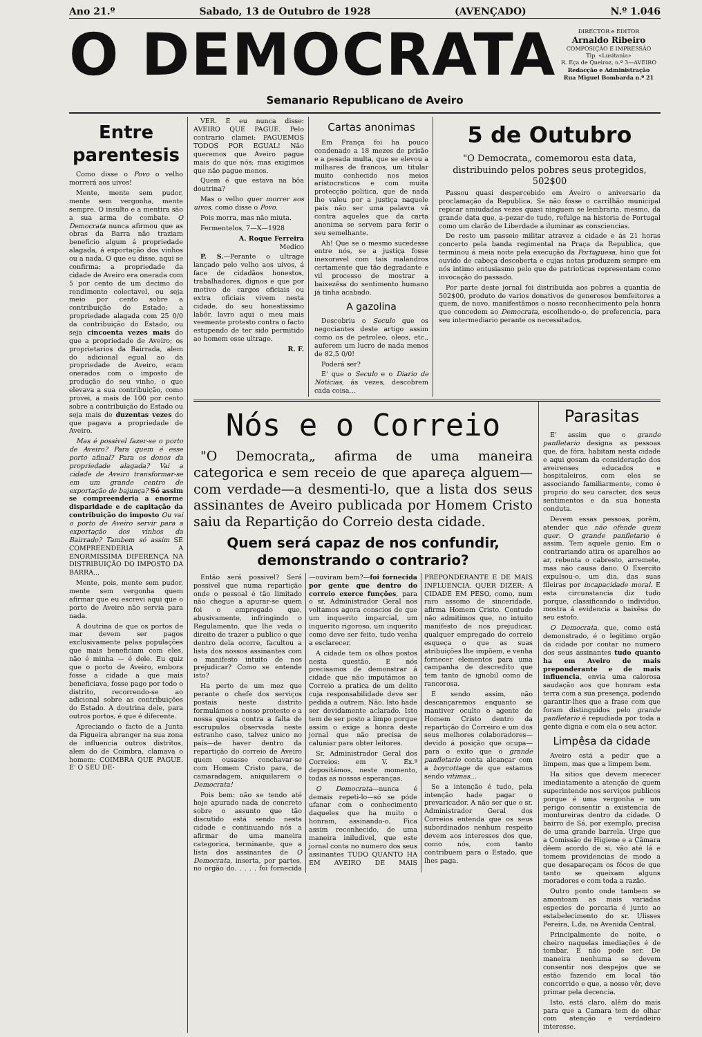Ano 21.º Sabado, 13 de Outubro de 1928 (AVENÇADO) N.º 1.046
O DEMOCRATA
DIRECTOR e EDITOR
Arnaldo Ribeiro
COMPOSIÇÃO E IMPRESSÃO
Tip. «Lusitania»
R. Eça de Queiroz, n.º 3—AVEIRO
Redacção e Administração
Rua Miguel Bombarda n.º 21
Semanario Republicano de Aveiro
Entre parentesis
Como disse o Povo o velho morrerá aos uivos!
Mente, mente sem pudor, mente sem vergonha, mente sempre. O insulto e a mentira são a sua arma de combate. O Democrata nunca afirmou que as obras da Barra não traziam beneficio algum á propriedade alagada, á exportação dos vinhos ou a nada. O que eu disse, aqui se confirma: a propriedade da cidade de Aveiro era onerada com 5 por cento de um decimo do rendimento colectavel, ou seja meio por cento sobre a contribuição do Estado; a propriedade alagada com 25 0/0 da contribuição do Estado, ou seja cincoenta vezes mais do que a propriedade de Aveiro; os proprietarios da Bairrada, alem do adicional egual ao da propriedade de Aveiro, eram onerados com o imposto de produção do seu vinho, o que elevava a sua contribuição, como provei, a mais de 100 por cento sobre a contribuição do Estado ou seja mais de duzentas vezes do que pagava a propriedade de Aveiro.
Mas é possivel fazer-se o porto de Aveiro? Para quem é esse porto afinal? Para os donos da propriedade alagada? Vai a cidade de Aveiro transformar-se em um grande centro de exportação de bajunça? Só assim se compreenderia a enorme disparidade e de capitação da contribuição do imposto Ou vai o porto de Aveiro servir para a exportação dos vinhos da Bairrado? Tambem só assim SE COMPREENDERIA A ENORMISSIMA DIFERENÇA NA DISTRIBUIÇÃO DO IMPOSTO DA BARRA...
Mente, pois, mente sem pudor, mente sem vergonha quem afirmar que eu escrevi aqui que o porto de Aveiro não servia para nada.
A doutrina de que os portos de mar devem ser pagos exclusivamente pelas populações que mais beneficiam com eles, não é minha — é dele. Eu quiz que o porto de Aveiro, embora fosse a cidade a que mais beneficiava, fosse pago por todo o distrito, recorrendo-se ao adicional sobre as contribuições do Estado. A doutrina dele, para outros portos, é que é diferente.
Apreciando o facto de a Junta da Figueira abranger na sua zona de influencia outros distritos, alem do de Coimbra, clamava o homem: COIMBRA QUE PAGUE. E' O SEU DE-
VER. E eu nunca disse: AVEIRO QUE PAGUE. Pelo contrario clamei: PAGUEMOS TODOS POR EGUAL! Não queremos que Aveiro pague mais do que nós; mas exigimos que não pague menos.
Quem é que estava na bôa doutrina?
Mas o velho quer morrer aos uivos, como disse o Povo.
Pois morra, mas não miuta.
Fermentelos, 7—X—1928
A. Roque Ferreira
Medico
P. S.—Perante o ultrage lançado pelo velho aos uivos, á face de cidadãos honestos, trabalhadores, dignos e que por motivo de cargos oficiais ou extra oficiais vivem nesta cidade, do seu honestissimo labôr, lavro aqui o meu mais veemente protesto contra o facto estupendo de ter sido permitido ao homem esse ultrage.
R. F.
Cartas anonimas
Em França foi ha pouco condenado a 18 mezes de prisão e a pesada multa, que se elevou a milhares de francos, um titular muito conhecido nos meios arístocraticos e com muita protecção politica, que de nada lhe valeu por a justiça naquele país não ser uma palavra vã contra aqueles que da carta anonima se servem para ferir o seu semelhante.
Ah! Que se o mesmo sucedesse entre nós, se a justiça fosse inexoravel com tais malandros certamente que tão degradante e vil processo de mostrar a baixezêsa do sentimento humano já tinha acabado.
A gazolina
Descobriu o Seculo que os negociantes deste artigo assim como os de petroleo, oleos, etc., auferem um lucro de nada menos de 82,5 0/0!
Poderá ser?
E' que o Seculo e o Diario de Noticias, ás vezes, descobrem cada coisa...
5 de Outubro
"O Democrata„ comemorou esta data, distribuindo pelos pobres seus protegidos, 502$00
Passou quasi despercebido em Aveiro o aniversario da proclamação da Republica. Se não fosse o carrilhão municipal repicar amiudadas vezes quasi ninguem se lembraria, mesmo, da grande data que, a-pezar-de tudo, refulge na historia de Portugal como um clarão de Liberdade a iluminar as consciencias.
De resto um passeio militar atravez a cidade e ás 21 horas concerto pela banda regimental na Praça da Republica, que terminou á meia noite pela execução da Portuguesa, hino que foi ouvido de cabeça descoberta e cujas notas produzem sempre em nós intimo entusiasmo pelo que de patrioticas representam como invocação do passado.
Por parte deste jornal foi distribuida aos pobres a quantia de 502$00, produto de varios donativos de generosos bemfeitores a quem, de novo, manifestâmos o nosso reconhecimento pela honra que concedem ao Democrata, escolhendo-o, de preferencia, para seu intermediario perante os necessitados.
Nós e o Correio
"O Democrata„ afirma de uma maneira categorica e sem receio de que apareça alguem—com verdade—a desmenti-lo, que a lista dos seus assinantes de Aveiro publicada por Homem Cristo saiu da Repartição do Correio desta cidade.
Quem será capaz de nos confundir, demonstrando o contrario?
Então será possivel? Será possivel que numa repartição onde o pessoal é tão limitado não chegue a apurar-se quem foi o empregado que, abusivamente, infringindo o Regulamento, que lhe veda o direito de trazer a publico o que dentro dela ocorre, facultou a lista dos nossos assinantes com o manifesto intuito de nos prejudicar? Como se entende isto?
Ha perto de um mez que perante o chefe dos serviços postais neste distrito formulámos o nosso protesto e a nossa queixa contra a falta de escrupulos observada neste estranho caso, talvez unico no país—de haver dentro da repartição do correio de Aveiro quem ousasse conchavar-se com Homem Cristo para, de camaradagem, aniquilarem o Democrata!
Pois bem: não se tendo até hoje apurado nada de concreto sobre o assunto que tão discutido está sendo nesta cidade e continuando nós a afirmar de uma maneira categorica, terminante, que a lista dos assinantes de O Democrata, inserta, por partes, no orgão do. . . . . foi fornecida—ouviram bem?—foi fornecida por gente que dentro do correio exerce funções, para o sr. Administrador Geral nos voltamos agora conscios de que um inquerito imparcial, um inquerito rigoroso, um inquerito como deve ser feito, tudo venha a esclarecer.
A cidade tem os olhos postos nesta questão. E nós precisamos de demonstrar á cidade que não imputámos ao Correio a pratica de um delito cuja responsabilidade deve ser pedida a outrem. Não. Isto hade ser devidamente aclarado. Isto tem de ser posto a limpo porque assim o exige a honra deste jornal que não precisa de caluniar para obter leitores.
Sr. Administrador Geral dos Correios: em V. Ex.ª depositámos, neste momento, todas as nossas esperanças.
O Democrata—nunca é demais repeti-lo—só se póde ufanar com o conhecimento daqueles que ha muito o honram, assinando-o. Fica assim reconhecido, de uma maneira iniludivel, que este jornal conta no numero dos seus assinantes TUDO QUANTO HA EM AVEIRO DE MAIS PREPONDERANTE E DE MAIS INFLUENCIA. QUER DIZER: A CIDADE EM PESO, como, num raro assomo de sinceridade, afirma Homem Cristo. Contudo não admitimos que, no intuito manifesto de nos prejudicar, qualquer empregado do correio esqueça o que as suas atribuições lhe impõem, e venha fornecer elementos para uma campanha de descredito que tem tanto de ignobil como de rancorosa.
E sendo assim, não descançaremos enquanto se mantiver oculto o agente de Homem Cristo dentro da repartição do Correiro e um dos seus melhores colaboradores—devido á posição que ocupa—para o exito que o grande panfletario conta alcançar com a boycottage de que estamos sendo vitimas...
Se a intenção é tudo, pela intenção hade pagar o prevaricador. A não ser que o sr. Administrador Geral dos Correios entenda que os seus subordinados nenhum respeito devem aos interesses dos que, como nós, com tanto contribuem para o Estado, que lhes paga.
Parasitas
E' assim que o grande panfletario designa as pessoas que, de fóra, habitam nesta cidade e aqui gosam da consideração dos aveirenses educados e hospitaleiros, com eles se associando familiarmente, como é proprio do seu caracter, dos seus sentimentos e da sua honesta conduta.
Devem essas pessoas, porêm, atender que não ofende quem quer. O grande panfletario é assim. Tem aquele genio. Em o contrariando atira os aparelhos ao ar, rebenta o cabresto, arremete, mas não causa dano. O Exercito expulsou-o, um dia, das suas fileiras por incapacidade moral. E esta circunstancia diz tudo porque, classificando o individuo, mostra á evidencia a baixêsa do seu estofo.
O Democrata, que, como está demonstrado, é o legitimo orgão da cidade por contar no numero dos seus assinantes tudo quanto ha em Aveiro de mais preponderante e de mais influencia, envia uma calorosa saudação aos que honram esta terra com a sua presença, podendo garantir-lhes que a frase com que foram distinguidos pelo grande panfletario é repudiada por toda a gente digna e com ela o seu actor.
Limpêsa da cidade
Aveiro está a pedir que a limpem, mas que a limpem bem.
Ha sitios que devem merecer imediatamente a atenção de quem superintende nos serviços publicos porque é uma vergonha e um perigo consentir a existencia de montureiras dentro da cidade. O bairro de Sá, por exemplo, precisa de uma grande barrela. Urge que a Comissão de Higiene e a Câmara dêem acordo de si, vão até lá e tomem providencias de modo a que desapareçam os fócos de que tanto se queixam alguns moradores e com toda a razão.
Outro ponto onde tambem se amontoam as mais variadas especies de porcaria é junto ao estabelecimento do sr. Ulisses Pereira, L.da, na Avenida Central.
Principalmente de noite, o cheiro naquelas imediações é de tombar. E não pode ser. De maneira nenhuma se devem consentir nos despejos que se estão fazendo em local tão concorrido e que, a nosso vêr, deve primar pela decencia.
Isto, está claro, alêm do mais para que a Camara tem de olhar com atenção e verdadeiro interesse.